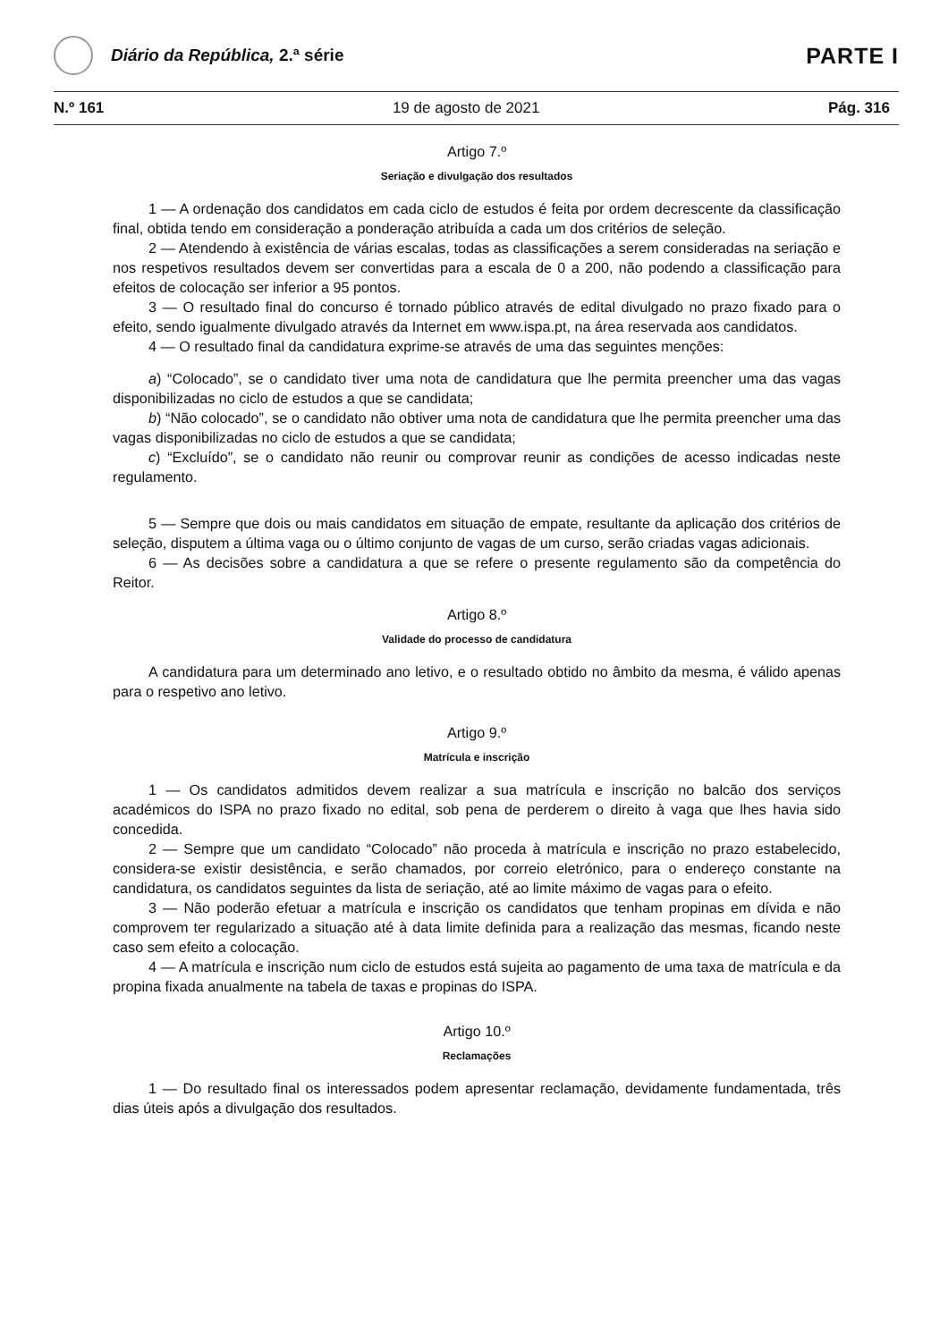Diário da República, 2.ª série
PARTE I
N.º 161 19 de agosto de 2021 Pág. 316
Artigo 7.º
Seriação e divulgação dos resultados
1 — A ordenação dos candidatos em cada ciclo de estudos é feita por ordem decrescente da classificação final, obtida tendo em consideração a ponderação atribuída a cada um dos critérios de seleção.
2 — Atendendo à existência de várias escalas, todas as classificações a serem consideradas na seriação e nos respetivos resultados devem ser convertidas para a escala de 0 a 200, não podendo a classificação para efeitos de colocação ser inferior a 95 pontos.
3 — O resultado final do concurso é tornado público através de edital divulgado no prazo fixado para o efeito, sendo igualmente divulgado através da Internet em www.ispa.pt, na área reservada aos candidatos.
4 — O resultado final da candidatura exprime-se através de uma das seguintes menções:
a) “Colocado”, se o candidato tiver uma nota de candidatura que lhe permita preencher uma das vagas disponibilizadas no ciclo de estudos a que se candidata;
b) “Não colocado”, se o candidato não obtiver uma nota de candidatura que lhe permita preencher uma das vagas disponibilizadas no ciclo de estudos a que se candidata;
c) “Excluído”, se o candidato não reunir ou comprovar reunir as condições de acesso indicadas neste regulamento.
5 — Sempre que dois ou mais candidatos em situação de empate, resultante da aplicação dos critérios de seleção, disputem a última vaga ou o último conjunto de vagas de um curso, serão criadas vagas adicionais.
6 — As decisões sobre a candidatura a que se refere o presente regulamento são da competência do Reitor.
Artigo 8.º
Validade do processo de candidatura
A candidatura para um determinado ano letivo, e o resultado obtido no âmbito da mesma, é válido apenas para o respetivo ano letivo.
Artigo 9.º
Matrícula e inscrição
1 — Os candidatos admitidos devem realizar a sua matrícula e inscrição no balcão dos serviços académicos do ISPA no prazo fixado no edital, sob pena de perderem o direito à vaga que lhes havia sido concedida.
2 — Sempre que um candidato “Colocado” não proceda à matrícula e inscrição no prazo estabelecido, considera-se existir desistência, e serão chamados, por correio eletrónico, para o endereço constante na candidatura, os candidatos seguintes da lista de seriação, até ao limite máximo de vagas para o efeito.
3 — Não poderão efetuar a matrícula e inscrição os candidatos que tenham propinas em dívida e não comprovem ter regularizado a situação até à data limite definida para a realização das mesmas, ficando neste caso sem efeito a colocação.
4 — A matrícula e inscrição num ciclo de estudos está sujeita ao pagamento de uma taxa de matrícula e da propina fixada anualmente na tabela de taxas e propinas do ISPA.
Artigo 10.º
Reclamações
1 — Do resultado final os interessados podem apresentar reclamação, devidamente fundamentada, três dias úteis após a divulgação dos resultados.